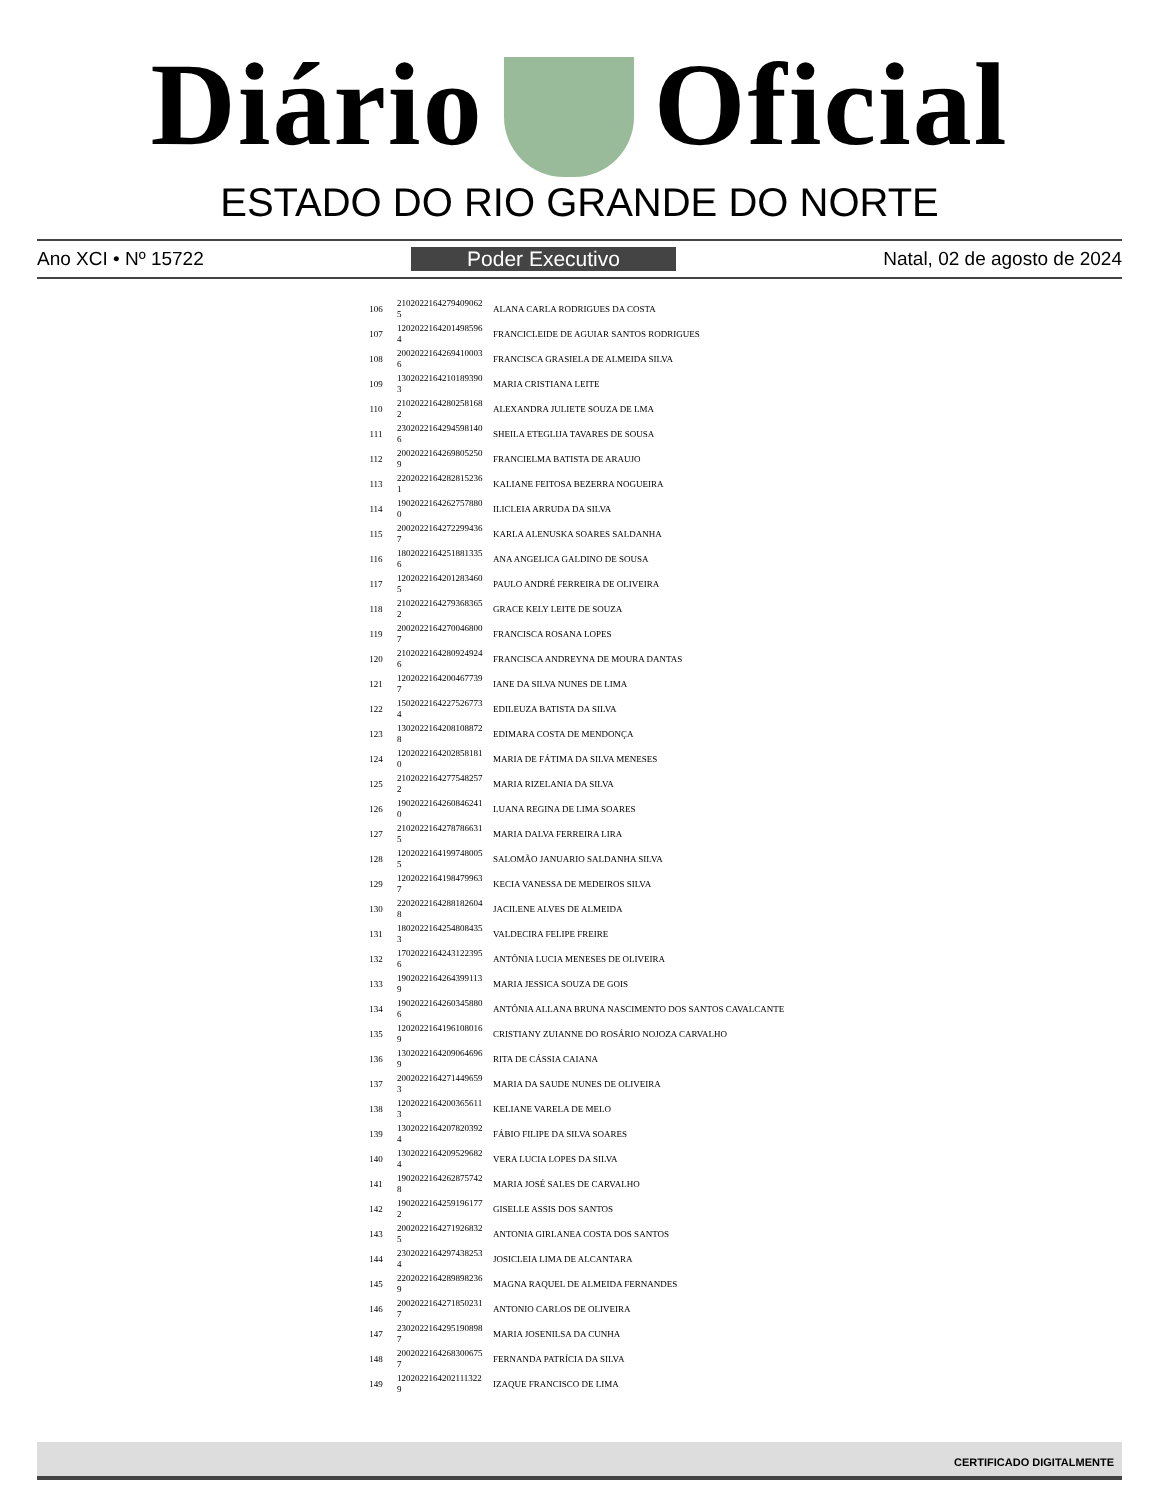Diário Oficial
ESTADO DO RIO GRANDE DO NORTE
Ano XCI • Nº 15722 Poder Executivo Natal, 02 de agosto de 2024
| 106 | 2102022164279409062 5 | ALANA CARLA RODRIGUES DA COSTA |
| 107 | 1202022164201498596 4 | FRANCICLEIDE DE AGUIAR SANTOS RODRIGUES |
| 108 | 2002022164269410003 6 | FRANCISCA GRASIELA DE ALMEIDA SILVA |
| 109 | 1302022164210189390 3 | MARIA CRISTIANA LEITE |
| 110 | 2102022164280258168 2 | ALEXANDRA JULIETE SOUZA DE LMA |
| 111 | 2302022164294598140 6 | SHEILA ETEGLIJA TAVARES DE SOUSA |
| 112 | 2002022164269805250 9 | FRANCIELMA BATISTA DE ARAUJO |
| 113 | 2202022164282815236 1 | KALIANE FEITOSA BEZERRA NOGUEIRA |
| 114 | 1902022164262757880 0 | ILICLEIA ARRUDA DA SILVA |
| 115 | 2002022164272299436 7 | KARLA ALENUSKA SOARES SALDANHA |
| 116 | 1802022164251881335 6 | ANA ANGELICA GALDINO DE SOUSA |
| 117 | 1202022164201283460 5 | PAULO ANDRÉ FERREIRA DE OLIVEIRA |
| 118 | 2102022164279368365 2 | GRACE KELY LEITE DE SOUZA |
| 119 | 2002022164270046800 7 | FRANCISCA ROSANA LOPES |
| 120 | 2102022164280924924 6 | FRANCISCA ANDREYNA DE MOURA DANTAS |
| 121 | 1202022164200467739 7 | IANE DA SILVA NUNES DE LIMA |
| 122 | 1502022164227526773 4 | EDILEUZA BATISTA DA SILVA |
| 123 | 1302022164208108872 8 | EDIMARA COSTA DE MENDONÇA |
| 124 | 1202022164202858181 0 | MARIA DE FÁTIMA DA SILVA MENESES |
| 125 | 2102022164277548257 2 | MARIA RIZELANIA DA SILVA |
| 126 | 1902022164260846241 0 | LUANA REGINA DE LIMA SOARES |
| 127 | 2102022164278786631 5 | MARIA DALVA FERREIRA LIRA |
| 128 | 1202022164199748005 5 | SALOMÃO JANUARIO SALDANHA SILVA |
| 129 | 1202022164198479963 7 | KECIA VANESSA DE MEDEIROS SILVA |
| 130 | 2202022164288182604 8 | JACILENE ALVES DE ALMEIDA |
| 131 | 1802022164254808435 3 | VALDECIRA FELIPE FREIRE |
| 132 | 1702022164243122395 6 | ANTÔNIA LUCIA MENESES DE OLIVEIRA |
| 133 | 1902022164264399113 9 | MARIA JESSICA SOUZA DE GOIS |
| 134 | 1902022164260345880 6 | ANTÔNIA ALLANA BRUNA NASCIMENTO DOS SANTOS CAVALCANTE |
| 135 | 1202022164196108016 9 | CRISTIANY ZUIANNE DO ROSÁRIO NOJOZA CARVALHO |
| 136 | 1302022164209064696 9 | RITA DE CÁSSIA CAIANA |
| 137 | 2002022164271449659 3 | MARIA DA SAUDE NUNES DE OLIVEIRA |
| 138 | 1202022164200365611 3 | KELIANE VARELA DE MELO |
| 139 | 1302022164207820392 4 | FÁBIO FILIPE DA SILVA SOARES |
| 140 | 1302022164209529682 4 | VERA LUCIA LOPES DA SILVA |
| 141 | 1902022164262875742 8 | MARIA JOSÉ SALES DE CARVALHO |
| 142 | 1902022164259196177 2 | GISELLE ASSIS DOS SANTOS |
| 143 | 2002022164271926832 5 | ANTONIA GIRLANEA COSTA DOS SANTOS |
| 144 | 2302022164297438253 4 | JOSICLEIA LIMA DE ALCANTARA |
| 145 | 2202022164289898236 9 | MAGNA RAQUEL DE ALMEIDA FERNANDES |
| 146 | 2002022164271850231 7 | ANTONIO CARLOS DE OLIVEIRA |
| 147 | 2302022164295190898 7 | MARIA JOSENILSA DA CUNHA |
| 148 | 2002022164268300675 7 | FERNANDA PATRÍCIA DA SILVA |
| 149 | 1202022164202111322 9 | IZAQUE FRANCISCO DE LIMA |
CERTIFICADO DIGITALMENTE